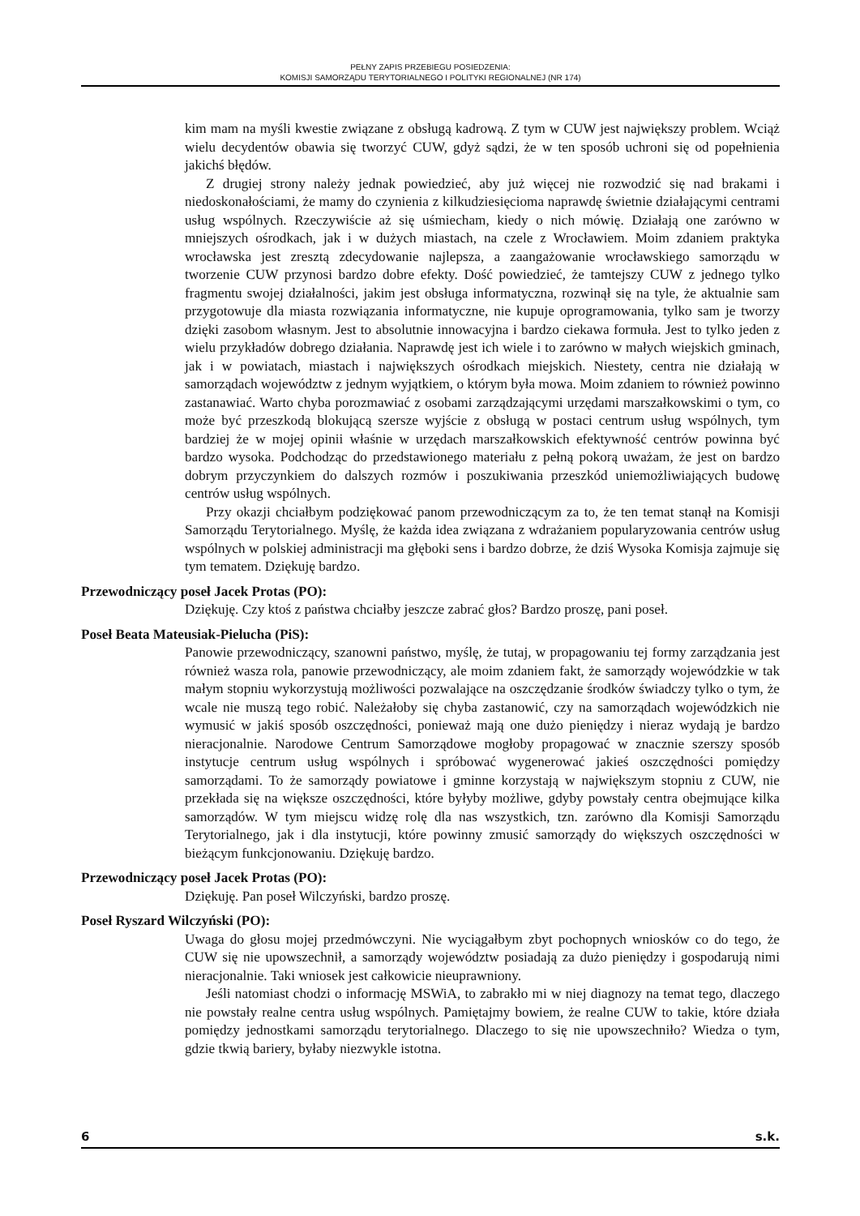PEŁNY ZAPIS PRZEBIEGU POSIEDZENIA:
KOMISJI SAMORZĄDU TERYTORIALNEGO I POLITYKI REGIONALNEJ (NR 174)
kim mam na myśli kwestie związane z obsługą kadrową. Z tym w CUW jest największy problem. Wciąż wielu decydentów obawia się tworzyć CUW, gdyż sądzi, że w ten sposób uchroni się od popełnienia jakichś błędów.
Z drugiej strony należy jednak powiedzieć, aby już więcej nie rozwodzić się nad brakami i niedoskonałościami, że mamy do czynienia z kilkudziesięcioma naprawdę świetnie działającymi centrami usług wspólnych. Rzeczywiście aż się uśmiecham, kiedy o nich mówię. Działają one zarówno w mniejszych ośrodkach, jak i w dużych miastach, na czele z Wrocławiem. Moim zdaniem praktyka wrocławska jest zresztą zdecydowanie najlepsza, a zaangażowanie wrocławskiego samorządu w tworzenie CUW przynosi bardzo dobre efekty. Dość powiedzieć, że tamtejszy CUW z jednego tylko fragmentu swojej działalności, jakim jest obsługa informatyczna, rozwinął się na tyle, że aktualnie sam przygotowuje dla miasta rozwiązania informatyczne, nie kupuje oprogramowania, tylko sam je tworzy dzięki zasobom własnym. Jest to absolutnie innowacyjna i bardzo ciekawa formuła. Jest to tylko jeden z wielu przykładów dobrego działania. Naprawdę jest ich wiele i to zarówno w małych wiejskich gminach, jak i w powiatach, miastach i największych ośrodkach miejskich. Niestety, centra nie działają w samorządach województw z jednym wyjątkiem, o którym była mowa. Moim zdaniem to również powinno zastanawiać. Warto chyba porozmawiać z osobami zarządzającymi urzędami marszałkowskimi o tym, co może być przeszkodą blokującą szersze wyjście z obsługą w postaci centrum usług wspólnych, tym bardziej że w mojej opinii właśnie w urzędach marszałkowskich efektywność centrów powinna być bardzo wysoka. Podchodząc do przedstawionego materiału z pełną pokorą uważam, że jest on bardzo dobrym przyczynkiem do dalszych rozmów i poszukiwania przeszkód uniemożliwiających budowę centrów usług wspólnych.
Przy okazji chciałbym podziękować panom przewodniczącym za to, że ten temat stanął na Komisji Samorządu Terytorialnego. Myślę, że każda idea związana z wdrażaniem popularyzowania centrów usług wspólnych w polskiej administracji ma głęboki sens i bardzo dobrze, że dziś Wysoka Komisja zajmuje się tym tematem. Dziękuję bardzo.
Przewodniczący poseł Jacek Protas (PO):
Dziękuję. Czy ktoś z państwa chciałby jeszcze zabrać głos? Bardzo proszę, pani poseł.
Poseł Beata Mateusiak-Pielucha (PiS):
Panowie przewodniczący, szanowni państwo, myślę, że tutaj, w propagowaniu tej formy zarządzania jest również wasza rola, panowie przewodniczący, ale moim zdaniem fakt, że samorządy wojewódzkie w tak małym stopniu wykorzystują możliwości pozwalające na oszczędzanie środków świadczy tylko o tym, że wcale nie muszą tego robić. Należałoby się chyba zastanowić, czy na samorządach wojewódzkich nie wymusić w jakiś sposób oszczędności, ponieważ mają one dużo pieniędzy i nieraz wydają je bardzo nieracjonalnie. Narodowe Centrum Samorządowe mogłoby propagować w znacznie szerszy sposób instytucje centrum usług wspólnych i spróbować wygenerować jakieś oszczędności pomiędzy samorządami. To że samorządy powiatowe i gminne korzystają w największym stopniu z CUW, nie przekłada się na większe oszczędności, które byłyby możliwe, gdyby powstały centra obejmujące kilka samorządów. W tym miejscu widzę rolę dla nas wszystkich, tzn. zarówno dla Komisji Samorządu Terytorialnego, jak i dla instytucji, które powinny zmusić samorządy do większych oszczędności w bieżącym funkcjonowaniu. Dziękuję bardzo.
Przewodniczący poseł Jacek Protas (PO):
Dziękuję. Pan poseł Wilczyński, bardzo proszę.
Poseł Ryszard Wilczyński (PO):
Uwaga do głosu mojej przedmówczyni. Nie wyciągałbym zbyt pochopnych wniosków co do tego, że CUW się nie upowszechnił, a samorządy województw posiadają za dużo pieniędzy i gospodarują nimi nieracjonalnie. Taki wniosek jest całkowicie nieuprawniony.
Jeśli natomiast chodzi o informację MSWiA, to zabrakło mi w niej diagnozy na temat tego, dlaczego nie powstały realne centra usług wspólnych. Pamiętajmy bowiem, że realne CUW to takie, które działa pomiędzy jednostkami samorządu terytorialnego. Dlaczego to się nie upowszechniło? Wiedza o tym, gdzie tkwią bariery, byłaby niezwykle istotna.
6 s.k.